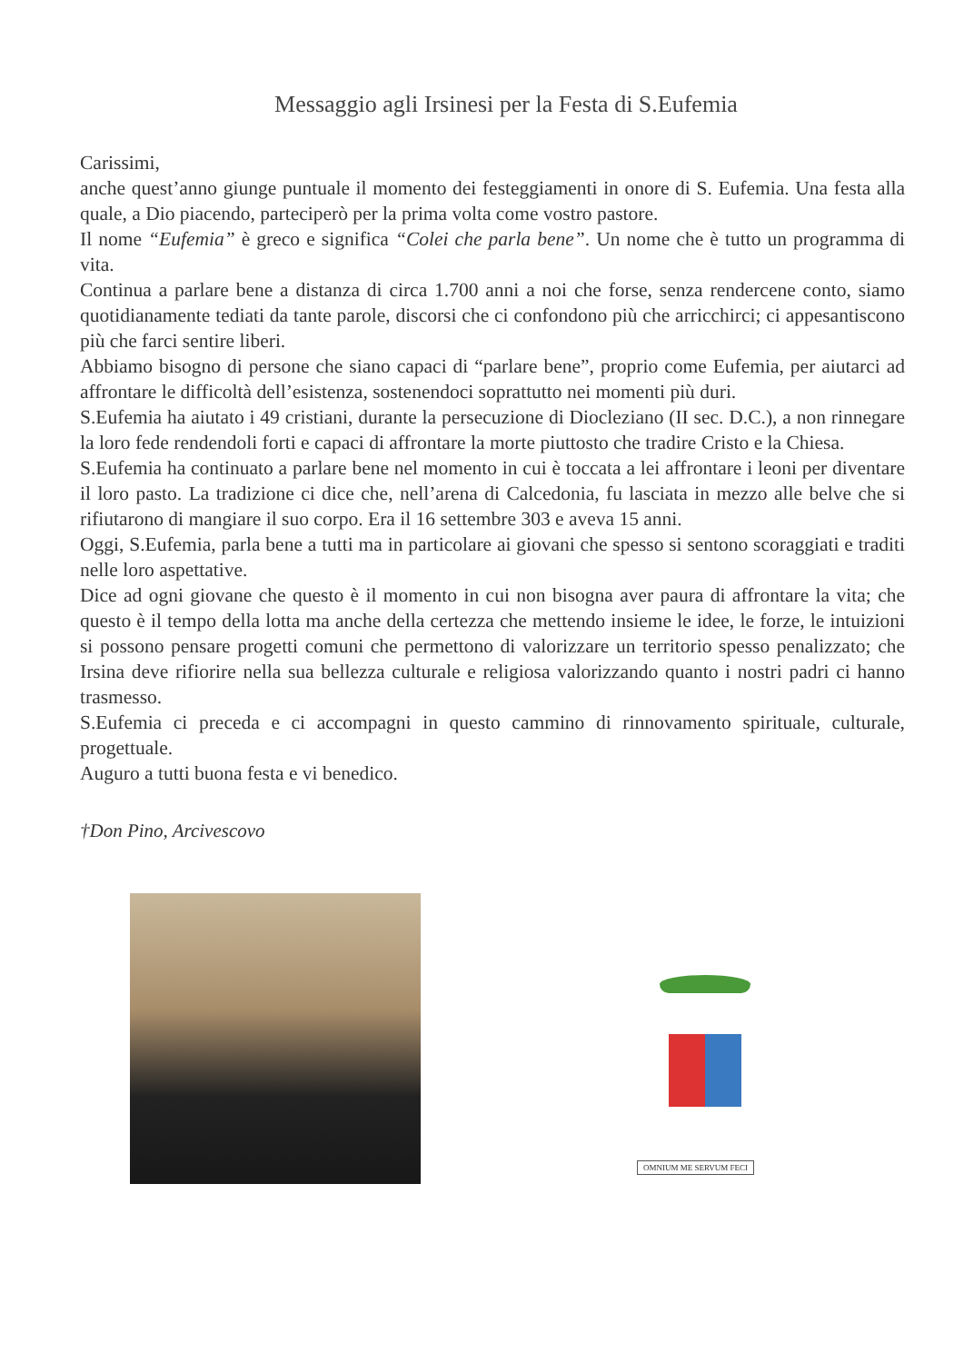Messaggio agli Irsinesi per la Festa di S.Eufemia
Carissimi,
anche quest’anno giunge puntuale il momento dei festeggiamenti in onore di S. Eufemia. Una festa alla quale, a Dio piacendo, parteciperò per la prima volta come vostro pastore.
Il nome “Eufemia” è greco e significa “Colei che parla bene”. Un nome che è tutto un programma di vita.
Continua a parlare bene a distanza di circa 1.700 anni a noi che forse, senza rendercene conto, siamo quotidianamente tediati da tante parole, discorsi che ci confondono più che arricchirci; ci appesantiscono più che farci sentire liberi.
Abbiamo bisogno di persone che siano capaci di “parlare bene”, proprio come Eufemia, per aiutarci ad affrontare le difficoltà dell’esistenza, sostenendoci soprattutto nei momenti più duri.
S.Eufemia ha aiutato i 49 cristiani, durante la persecuzione di Diocleziano (II sec. D.C.), a non rinnegare la loro fede rendendoli forti e capaci di affrontare la morte piuttosto che tradire Cristo e la Chiesa.
S.Eufemia ha continuato a parlare bene nel momento in cui è toccata a lei affrontare i leoni per diventare il loro pasto. La tradizione ci dice che, nell’arena di Calcedonia, fu lasciata in mezzo alle belve che si rifiutarono di mangiare il suo corpo. Era il 16 settembre 303 e aveva 15 anni.
Oggi, S.Eufemia, parla bene a tutti ma in particolare ai giovani che spesso si sentono scoraggiati e traditi nelle loro aspettative.
Dice ad ogni giovane che questo è il momento in cui non bisogna aver paura di affrontare la vita; che questo è il tempo della lotta ma anche della certezza che mettendo insieme le idee, le forze, le intuizioni si possono pensare progetti comuni che permettono di valorizzare un territorio spesso penalizzato; che Irsina deve rifiorire nella sua bellezza culturale e religiosa valorizzando quanto i nostri padri ci hanno trasmesso.
S.Eufemia ci preceda e ci accompagni in questo cammino di rinnovamento spirituale, culturale, progettuale.
Auguro a tutti buona festa e vi benedico.
†Don Pino, Arcivescovo
OMNIUM ME SERVUM FECI